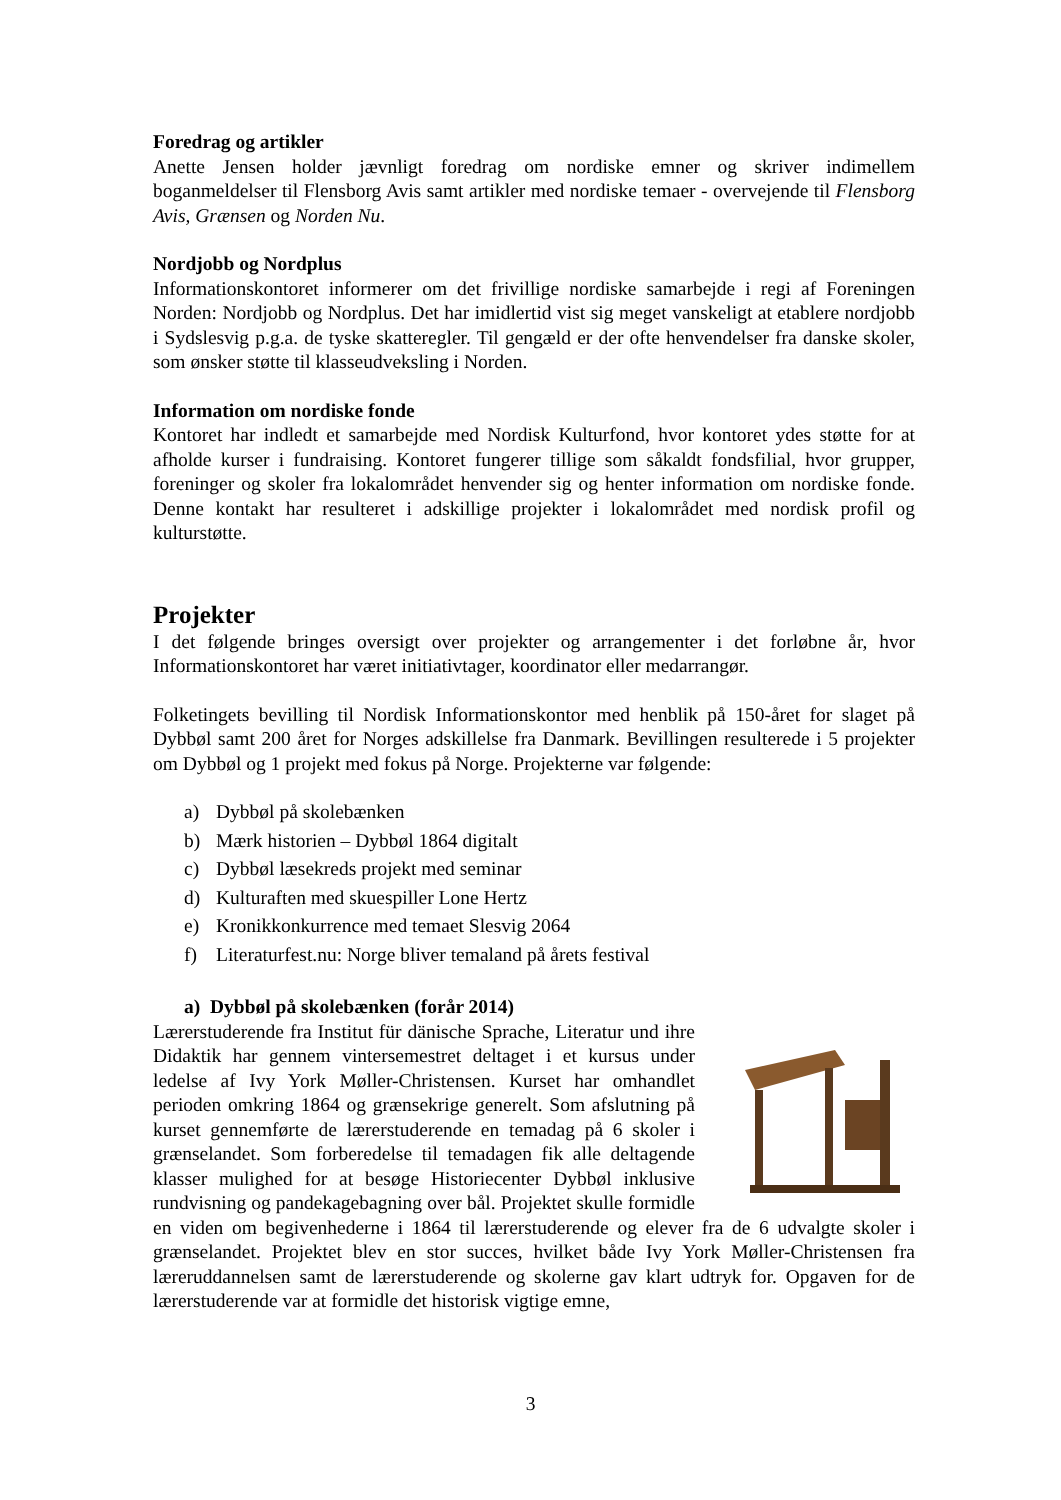Foredrag og artikler
Anette Jensen holder jævnligt foredrag om nordiske emner og skriver indimellem boganmeldelser til Flensborg Avis samt artikler med nordiske temaer - overvejende til Flensborg Avis, Grænsen og Norden Nu.
Nordjobb og Nordplus
Informationskontoret informerer om det frivillige nordiske samarbejde i regi af Foreningen Norden: Nordjobb og Nordplus. Det har imidlertid vist sig meget vanskeligt at etablere nordjobb i Sydslesvig p.g.a. de tyske skatteregler. Til gengæld er der ofte henvendelser fra danske skoler, som ønsker støtte til klasseudveksling i Norden.
Information om nordiske fonde
Kontoret har indledt et samarbejde med Nordisk Kulturfond, hvor kontoret ydes støtte for at afholde kurser i fundraising. Kontoret fungerer tillige som såkaldt fondsfilial, hvor grupper, foreninger og skoler fra lokalområdet henvender sig og henter information om nordiske fonde. Denne kontakt har resulteret i adskillige projekter i lokalområdet med nordisk profil og kulturstøtte.
Projekter
I det følgende bringes oversigt over projekter og arrangementer i det forløbne år, hvor Informationskontoret har været initiativtager, koordinator eller medarrangør.
Folketingets bevilling til Nordisk Informationskontor med henblik på 150-året for slaget på Dybbøl samt 200 året for Norges adskillelse fra Danmark. Bevillingen resulterede i 5 projekter om Dybbøl og 1 projekt med fokus på Norge. Projekterne var følgende:
a) Dybbøl på skolebænken
b) Mærk historien – Dybbøl 1864 digitalt
c) Dybbøl læsekreds projekt med seminar
d) Kulturaften med skuespiller Lone Hertz
e) Kronikkonkurrence med temaet Slesvig 2064
f) Literaturfest.nu: Norge bliver temaland på årets festival
a) Dybbøl på skolebænken (forår 2014)
Lærerstuderende fra Institut für dänische Sprache, Literatur und ihre Didaktik har gennem vintersemestret deltaget i et kursus under ledelse af Ivy York Møller-Christensen. Kurset har omhandlet perioden omkring 1864 og grænsekrige generelt. Som afslutning på kurset gennemførte de lærerstuderende en temadag på 6 skoler i grænselandet. Som forberedelse til temadagen fik alle deltagende klasser mulighed for at besøge Historiecenter Dybbøl inklusive rundvisning og pandekagebagning over bål. Projektet skulle formidle en viden om begivenhederne i 1864 til lærerstuderende og elever fra de 6 udvalgte skoler i grænselandet. Projektet blev en stor succes, hvilket både Ivy York Møller-Christensen fra læreruddannelsen samt de lærerstuderende og skolerne gav klart udtryk for. Opgaven for de lærerstuderende var at formidle det historisk vigtige emne,
3